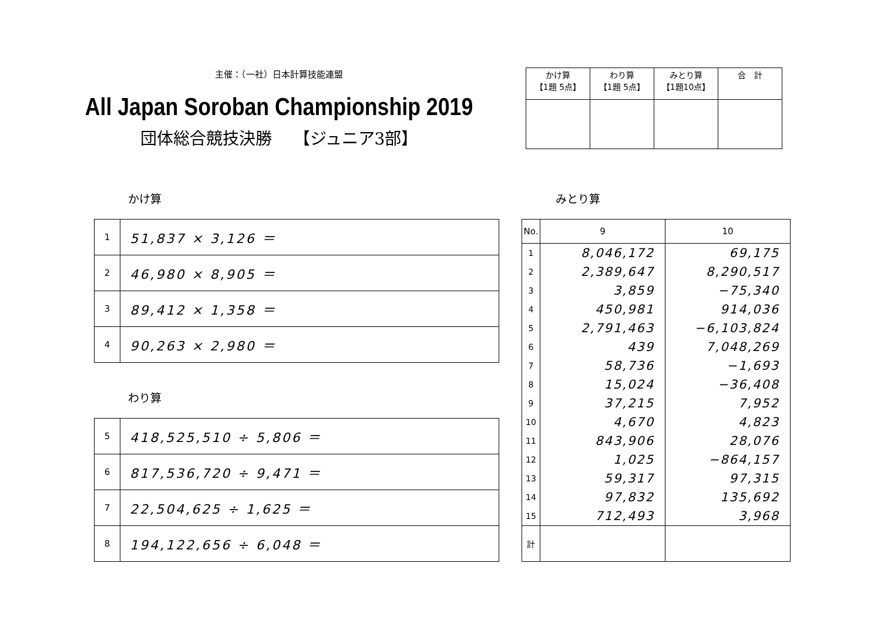主催：（一社）日本計算技能連盟
All Japan Soroban Championship 2019
団体総合競技決勝　 【ジュニア3部】
| かけ算 【1題 5点】 | わり算 【1題 5点】 | みとり算 【1題10点】 | 合 計 |
かけ算
| 1 | 51,837 × 3,126 ＝ |
| 2 | 46,980 × 8,905 ＝ |
| 3 | 89,412 × 1,358 ＝ |
| 4 | 90,263 × 2,980 ＝ |
わり算
| 5 | 418,525,510 ÷ 5,806 ＝ |
| 6 | 817,536,720 ÷ 9,471 ＝ |
| 7 | 22,504,625 ÷ 1,625 ＝ |
| 8 | 194,122,656 ÷ 6,048 ＝ |
みとり算
| No. | 9 | 10 |
| --- | --- | --- |
| 1 | 8,046,172 | 69,175 |
| 2 | 2,389,647 | 8,290,517 |
| 3 | 3,859 | −75,340 |
| 4 | 450,981 | 914,036 |
| 5 | 2,791,463 | −6,103,824 |
| 6 | 439 | 7,048,269 |
| 7 | 58,736 | −1,693 |
| 8 | 15,024 | −36,408 |
| 9 | 37,215 | 7,952 |
| 10 | 4,670 | 4,823 |
| 11 | 843,906 | 28,076 |
| 12 | 1,025 | −864,157 |
| 13 | 59,317 | 97,315 |
| 14 | 97,832 | 135,692 |
| 15 | 712,493 | 3,968 |
| 計 | | |